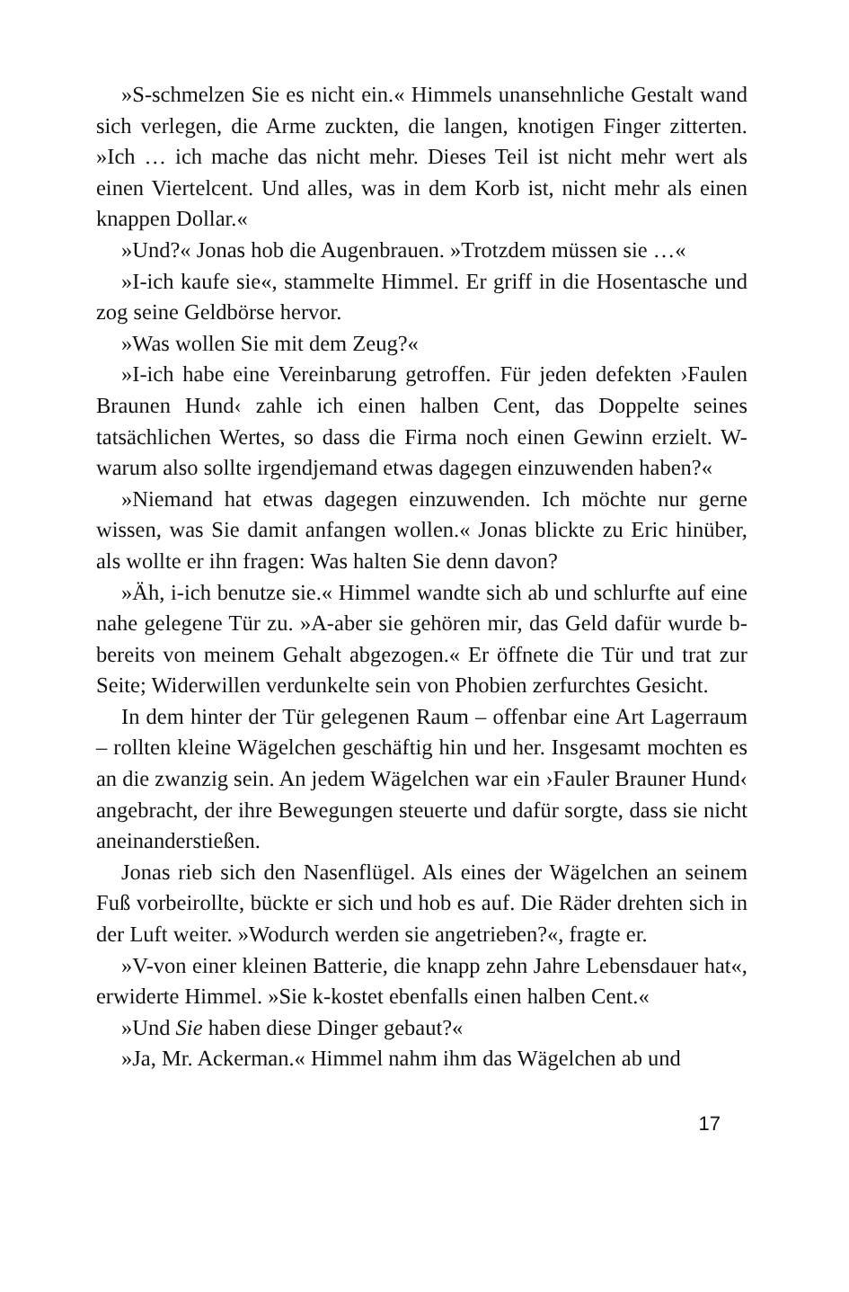»S-schmelzen Sie es nicht ein.« Himmels unansehnliche Gestalt wand sich verlegen, die Arme zuckten, die langen, knotigen Finger zitterten. »Ich … ich mache das nicht mehr. Dieses Teil ist nicht mehr wert als einen Viertelcent. Und alles, was in dem Korb ist, nicht mehr als einen knappen Dollar.«
»Und?« Jonas hob die Augenbrauen. »Trotzdem müssen sie …«
»I-ich kaufe sie«, stammelte Himmel. Er griff in die Hosentasche und zog seine Geldbörse hervor.
»Was wollen Sie mit dem Zeug?«
»I-ich habe eine Vereinbarung getroffen. Für jeden defekten ›Faulen Braunen Hund‹ zahle ich einen halben Cent, das Doppelte seines tatsächlichen Wertes, so dass die Firma noch einen Gewinn erzielt. W-warum also sollte irgendjemand etwas dagegen einzuwenden haben?«
»Niemand hat etwas dagegen einzuwenden. Ich möchte nur gerne wissen, was Sie damit anfangen wollen.« Jonas blickte zu Eric hinüber, als wollte er ihn fragen: Was halten Sie denn davon?
»Äh, i-ich benutze sie.« Himmel wandte sich ab und schlurfte auf eine nahe gelegene Tür zu. »A-aber sie gehören mir, das Geld dafür wurde b-bereits von meinem Gehalt abgezogen.« Er öffnete die Tür und trat zur Seite; Widerwillen verdunkelte sein von Phobien zerfurchtes Gesicht.
In dem hinter der Tür gelegenen Raum – offenbar eine Art Lagerraum – rollten kleine Wägelchen geschäftig hin und her. Insgesamt mochten es an die zwanzig sein. An jedem Wägelchen war ein ›Fauler Brauner Hund‹ angebracht, der ihre Bewegungen steuerte und dafür sorgte, dass sie nicht aneinanderstießen.
Jonas rieb sich den Nasenflügel. Als eines der Wägelchen an seinem Fuß vorbeirollte, bückte er sich und hob es auf. Die Räder drehten sich in der Luft weiter. »Wodurch werden sie angetrieben?«, fragte er.
»V-von einer kleinen Batterie, die knapp zehn Jahre Lebensdauer hat«, erwiderte Himmel. »Sie k-kostet ebenfalls einen halben Cent.«
»Und Sie haben diese Dinger gebaut?«
»Ja, Mr. Ackerman.« Himmel nahm ihm das Wägelchen ab und
17